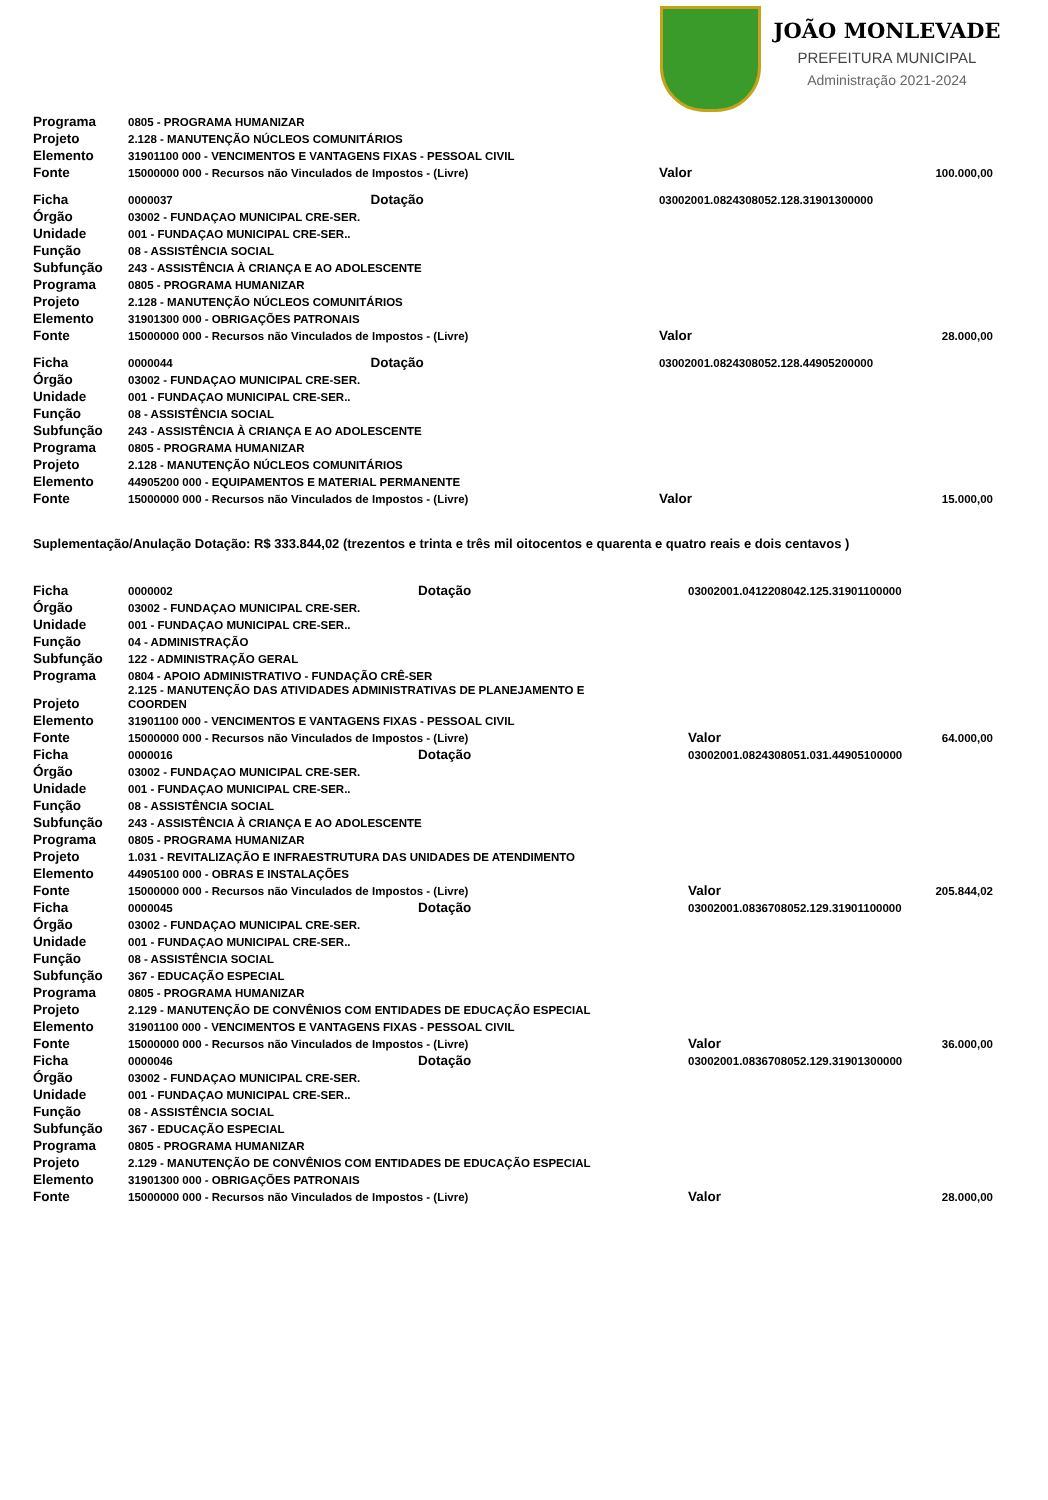JOÃO MONLEVADE
PREFEITURA MUNICIPAL
Administração 2021-2024
| Programa | 0805 - PROGRAMA HUMANIZAR | | | |
| Projeto | 2.128 - MANUTENÇÃO NÚCLEOS COMUNITÁRIOS | | | |
| Elemento | 31901100 000 - VENCIMENTOS E VANTAGENS FIXAS - PESSOAL CIVIL | | | |
| Fonte | 15000000 000 - Recursos não Vinculados de Impostos - (Livre) | | Valor | 100.000,00 |
| Ficha | 0000037 | Dotação | 03002001.0824308052.128.31901300000 | |
| Órgão | 03002 - FUNDAÇAO MUNICIPAL CRE-SER. | | | |
| Unidade | 001 - FUNDAÇAO MUNICIPAL CRE-SER.. | | | |
| Função | 08 - ASSISTÊNCIA SOCIAL | | | |
| Subfunção | 243 - ASSISTÊNCIA À CRIANÇA E AO ADOLESCENTE | | | |
| Programa | 0805 - PROGRAMA HUMANIZAR | | | |
| Projeto | 2.128 - MANUTENÇÃO NÚCLEOS COMUNITÁRIOS | | | |
| Elemento | 31901300 000 - OBRIGAÇÕES PATRONAIS | | | |
| Fonte | 15000000 000 - Recursos não Vinculados de Impostos - (Livre) | | Valor | 28.000,00 |
| Ficha | 0000044 | Dotação | 03002001.0824308052.128.44905200000 | |
| Órgão | 03002 - FUNDAÇAO MUNICIPAL CRE-SER. | | | |
| Unidade | 001 - FUNDAÇAO MUNICIPAL CRE-SER.. | | | |
| Função | 08 - ASSISTÊNCIA SOCIAL | | | |
| Subfunção | 243 - ASSISTÊNCIA À CRIANÇA E AO ADOLESCENTE | | | |
| Programa | 0805 - PROGRAMA HUMANIZAR | | | |
| Projeto | 2.128 - MANUTENÇÃO NÚCLEOS COMUNITÁRIOS | | | |
| Elemento | 44905200 000 - EQUIPAMENTOS E MATERIAL PERMANENTE | | | |
| Fonte | 15000000 000 - Recursos não Vinculados de Impostos - (Livre) | | Valor | 15.000,00 |
Suplementação/Anulação Dotação: R$ 333.844,02 (trezentos e trinta e três mil oitocentos e quarenta e quatro reais e dois centavos )
| Ficha | 0000002 | Dotação | 03002001.0412208042.125.31901100000 | |
| Órgão | 03002 - FUNDAÇAO MUNICIPAL CRE-SER. | | | |
| Unidade | 001 - FUNDAÇAO MUNICIPAL CRE-SER.. | | | |
| Função | 04 - ADMINISTRAÇÃO | | | |
| Subfunção | 122 - ADMINISTRAÇÃO GERAL | | | |
| Programa | 0804 - APOIO ADMINISTRATIVO - FUNDAÇÃO CRÊ-SER | | | |
| Projeto | 2.125 - MANUTENÇÃO DAS ATIVIDADES ADMINISTRATIVAS DE PLANEJAMENTO E COORDEN | | | |
| Elemento | 31901100 000 - VENCIMENTOS E VANTAGENS FIXAS - PESSOAL CIVIL | | | |
| Fonte | 15000000 000 - Recursos não Vinculados de Impostos - (Livre) | | Valor | 64.000,00 |
| Ficha | 0000016 | Dotação | 03002001.0824308051.031.44905100000 | |
| Órgão | 03002 - FUNDAÇAO MUNICIPAL CRE-SER. | | | |
| Unidade | 001 - FUNDAÇAO MUNICIPAL CRE-SER.. | | | |
| Função | 08 - ASSISTÊNCIA SOCIAL | | | |
| Subfunção | 243 - ASSISTÊNCIA À CRIANÇA E AO ADOLESCENTE | | | |
| Programa | 0805 - PROGRAMA HUMANIZAR | | | |
| Projeto | 1.031 - REVITALIZAÇÃO E INFRAESTRUTURA DAS UNIDADES DE ATENDIMENTO | | | |
| Elemento | 44905100 000 - OBRAS E INSTALAÇÕES | | | |
| Fonte | 15000000 000 - Recursos não Vinculados de Impostos - (Livre) | | Valor | 205.844,02 |
| Ficha | 0000045 | Dotação | 03002001.0836708052.129.31901100000 | |
| Órgão | 03002 - FUNDAÇAO MUNICIPAL CRE-SER. | | | |
| Unidade | 001 - FUNDAÇAO MUNICIPAL CRE-SER.. | | | |
| Função | 08 - ASSISTÊNCIA SOCIAL | | | |
| Subfunção | 367 - EDUCAÇÃO ESPECIAL | | | |
| Programa | 0805 - PROGRAMA HUMANIZAR | | | |
| Projeto | 2.129 - MANUTENÇÃO DE CONVÊNIOS COM ENTIDADES DE EDUCAÇÃO ESPECIAL | | | |
| Elemento | 31901100 000 - VENCIMENTOS E VANTAGENS FIXAS - PESSOAL CIVIL | | | |
| Fonte | 15000000 000 - Recursos não Vinculados de Impostos - (Livre) | | Valor | 36.000,00 |
| Ficha | 0000046 | Dotação | 03002001.0836708052.129.31901300000 | |
| Órgão | 03002 - FUNDAÇAO MUNICIPAL CRE-SER. | | | |
| Unidade | 001 - FUNDAÇAO MUNICIPAL CRE-SER.. | | | |
| Função | 08 - ASSISTÊNCIA SOCIAL | | | |
| Subfunção | 367 - EDUCAÇÃO ESPECIAL | | | |
| Programa | 0805 - PROGRAMA HUMANIZAR | | | |
| Projeto | 2.129 - MANUTENÇÃO DE CONVÊNIOS COM ENTIDADES DE EDUCAÇÃO ESPECIAL | | | |
| Elemento | 31901300 000 - OBRIGAÇÕES PATRONAIS | | | |
| Fonte | 15000000 000 - Recursos não Vinculados de Impostos - (Livre) | | Valor | 28.000,00 |